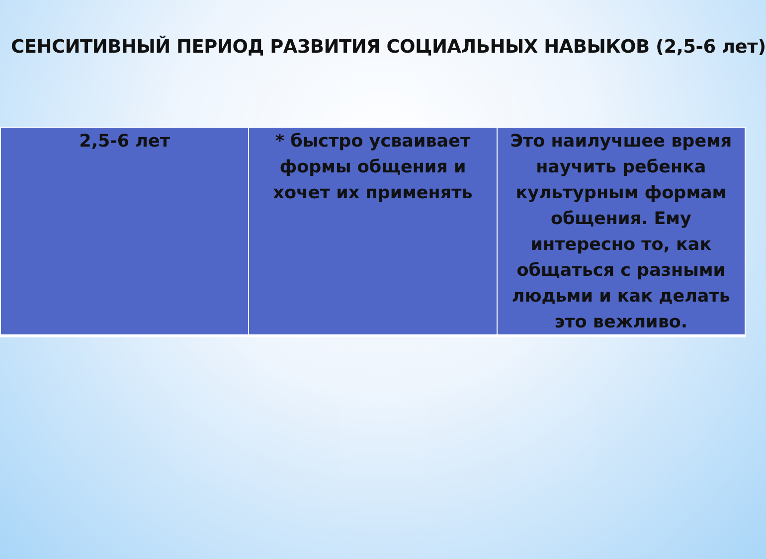СЕНСИТИВНЫЙ ПЕРИОД РАЗВИТИЯ СОЦИАЛЬНЫХ НАВЫКОВ (2,5-6 лет)
| 2,5-6 лет | * быстро усваивает формы общения и хочет их применять | Это наилучшее время научить ребенка культурным формам общения. Ему интересно то, как общаться с разными людьми и как делать это вежливо. |